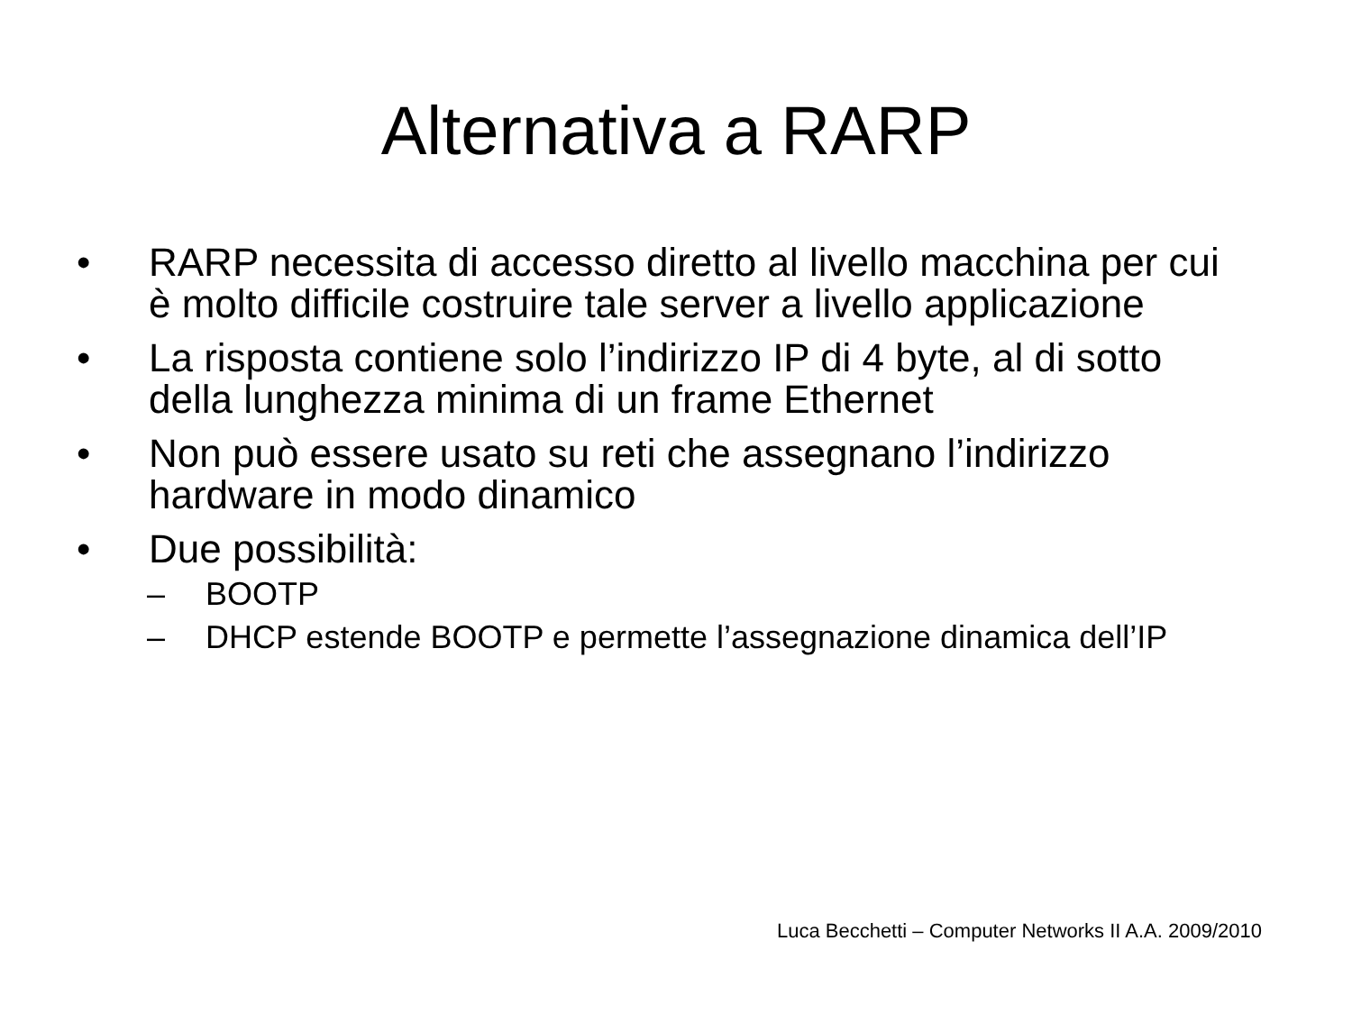Alternativa a RARP
• RARP necessita di accesso diretto al livello macchina per cui è molto difficile costruire tale server a livello applicazione
• La risposta contiene solo l’indirizzo IP di 4 byte, al di sotto della lunghezza minima di un frame Ethernet
• Non può essere usato su reti che assegnano l’indirizzo hardware in modo dinamico
• Due possibilità:
– BOOTP
– DHCP estende BOOTP e permette l’assegnazione dinamica dell’IP
Luca Becchetti – Computer Networks II A.A. 2009/2010